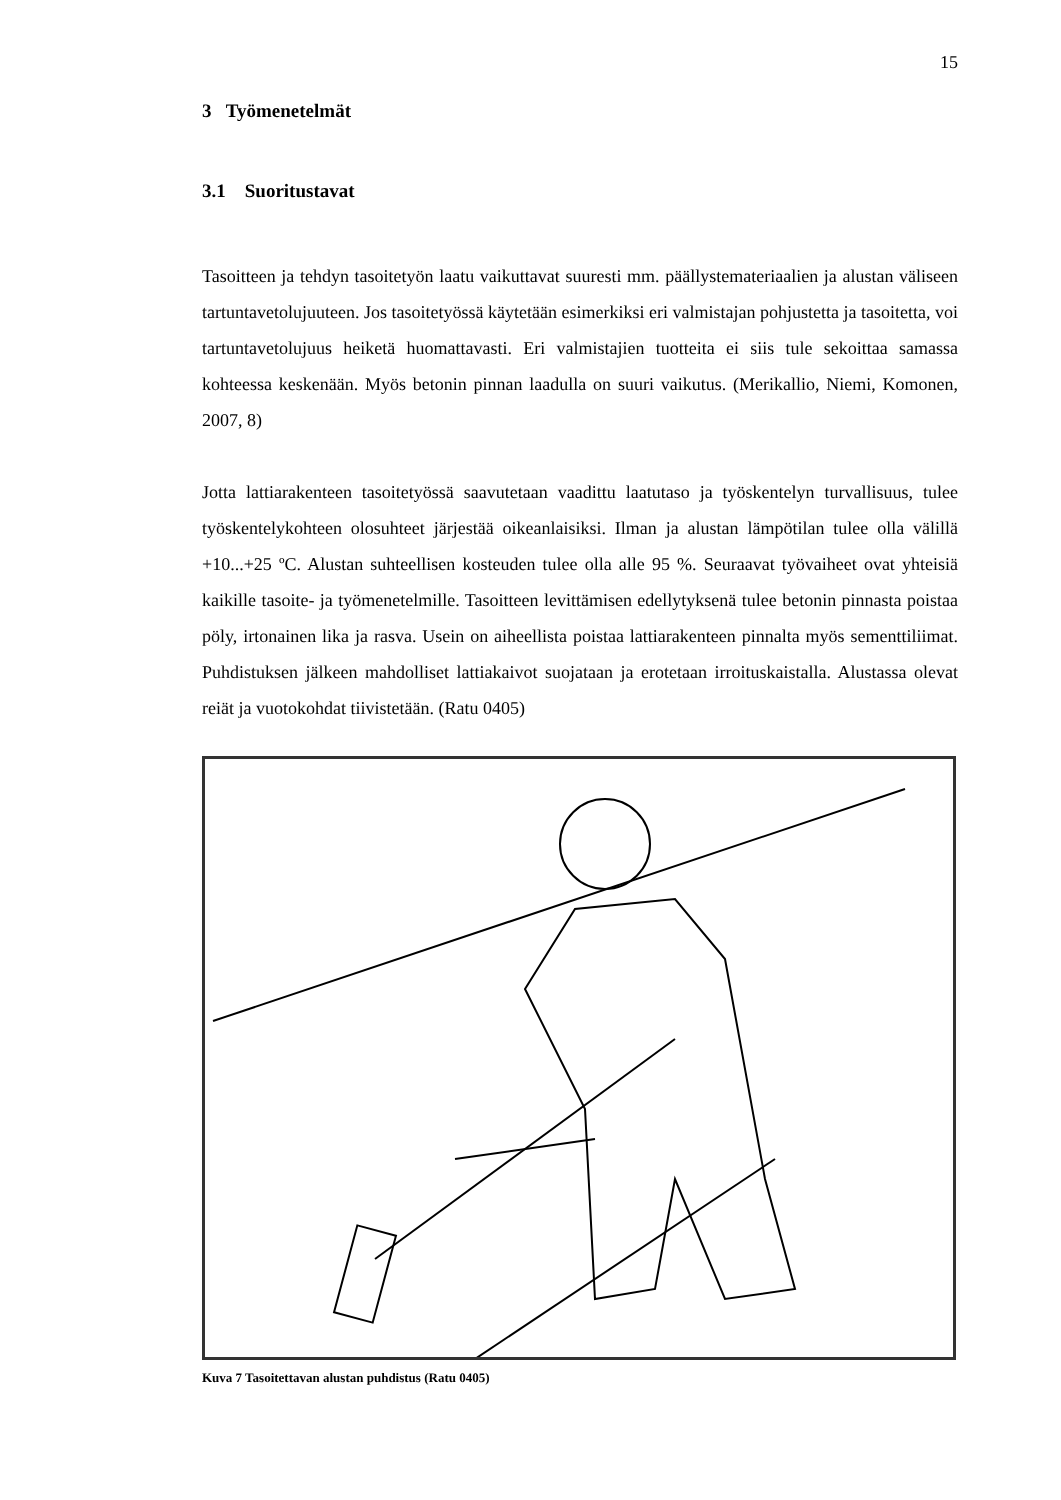15
3 Työmenetelmät
3.1 Suoritustavat
Tasoitteen ja tehdyn tasoitetyön laatu vaikuttavat suuresti mm. päällystemateriaalien ja alustan väliseen tartuntavetolujuuteen. Jos tasoitetyössä käytetään esimerkiksi eri valmistajan pohjustetta ja tasoitetta, voi tartuntavetolujuus heiketä huomattavasti. Eri valmistajien tuotteita ei siis tule sekoittaa samassa kohteessa keskenään. Myös betonin pinnan laadulla on suuri vaikutus. (Merikallio, Niemi, Komonen, 2007, 8)
Jotta lattiarakenteen tasoitetyössä saavutetaan vaadittu laatutaso ja työskentelyn turvallisuus, tulee työskentelykohteen olosuhteet järjestää oikeanlaisiksi. Ilman ja alustan lämpötilan tulee olla välillä +10...+25 ºC. Alustan suhteellisen kosteuden tulee olla alle 95 %. Seuraavat työvaiheet ovat yhteisiä kaikille tasoite- ja työmenetelmille. Tasoitteen levittämisen edellytyksenä tulee betonin pinnasta poistaa pöly, irtonainen lika ja rasva. Usein on aiheellista poistaa lattiarakenteen pinnalta myös sementtiliimat. Puhdistuksen jälkeen mahdolliset lattiakaivot suojataan ja erotetaan irroituskaistalla. Alustassa olevat reiät ja vuotokohdat tiivistetään. (Ratu 0405)
Kuva 7 Tasoitettavan alustan puhdistus (Ratu 0405)